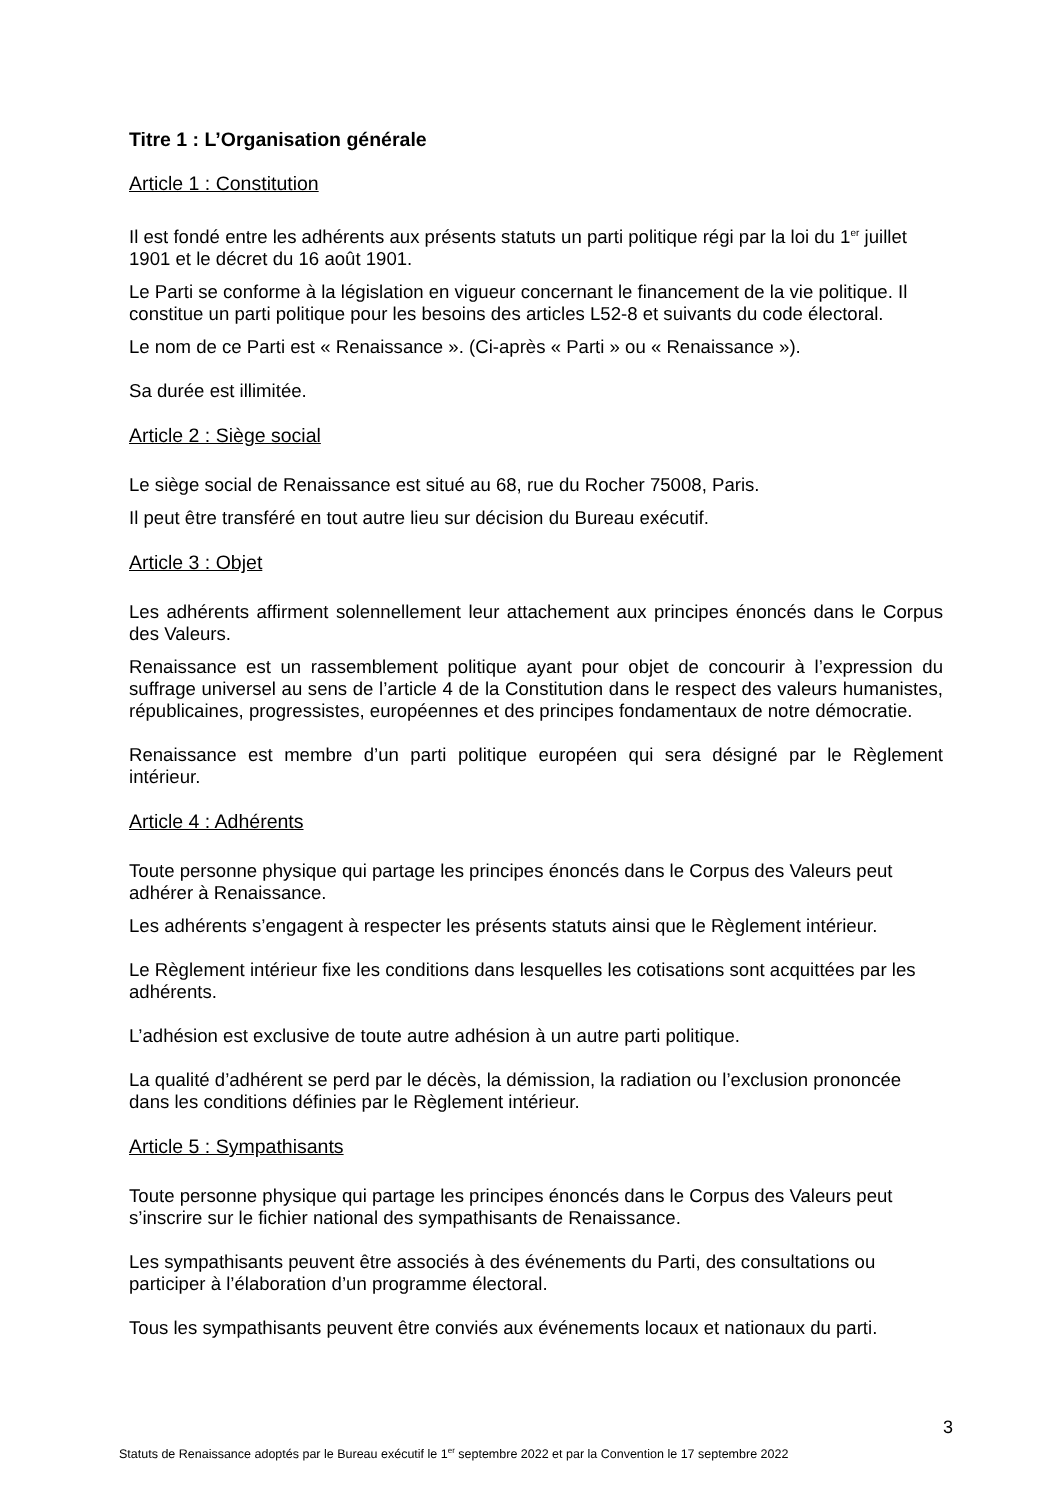Titre 1 : L’Organisation générale
Article 1 : Constitution
Il est fondé entre les adhérents aux présents statuts un parti politique régi par la loi du 1<sup>er</sup> juillet 1901 et le décret du 16 août 1901.
Le Parti se conforme à la législation en vigueur concernant le financement de la vie politique. Il constitue un parti politique pour les besoins des articles L52-8 et suivants du code électoral.
Le nom de ce Parti est « Renaissance ». (Ci-après « Parti » ou « Renaissance »).
Sa durée est illimitée.
Article 2 : Siège social
Le siège social de Renaissance est situé au 68, rue du Rocher 75008, Paris.
Il peut être transféré en tout autre lieu sur décision du Bureau exécutif.
Article 3 : Objet
Les adhérents affirment solennellement leur attachement aux principes énoncés dans le Corpus des Valeurs.
Renaissance est un rassemblement politique ayant pour objet de concourir à l’expression du suffrage universel au sens de l’article 4 de la Constitution dans le respect des valeurs humanistes, républicaines, progressistes, européennes et des principes fondamentaux de notre démocratie.
Renaissance est membre d’un parti politique européen qui sera désigné par le Règlement intérieur.
Article 4 : Adhérents
Toute personne physique qui partage les principes énoncés dans le Corpus des Valeurs peut adhérer à Renaissance.
Les adhérents s’engagent à respecter les présents statuts ainsi que le Règlement intérieur.
Le Règlement intérieur fixe les conditions dans lesquelles les cotisations sont acquittées par les adhérents.
L’adhésion est exclusive de toute autre adhésion à un autre parti politique.
La qualité d’adhérent se perd par le décès, la démission, la radiation ou l’exclusion prononcée dans les conditions définies par le Règlement intérieur.
Article 5 : Sympathisants
Toute personne physique qui partage les principes énoncés dans le Corpus des Valeurs peut s’inscrire sur le fichier national des sympathisants de Renaissance.
Les sympathisants peuvent être associés à des événements du Parti, des consultations ou participer à l’élaboration d’un programme électoral.
Tous les sympathisants peuvent être conviés aux événements locaux et nationaux du parti.
3
Statuts de Renaissance adoptés par le Bureau exécutif le 1<sup>er</sup> septembre 2022 et par la Convention le 17 septembre 2022